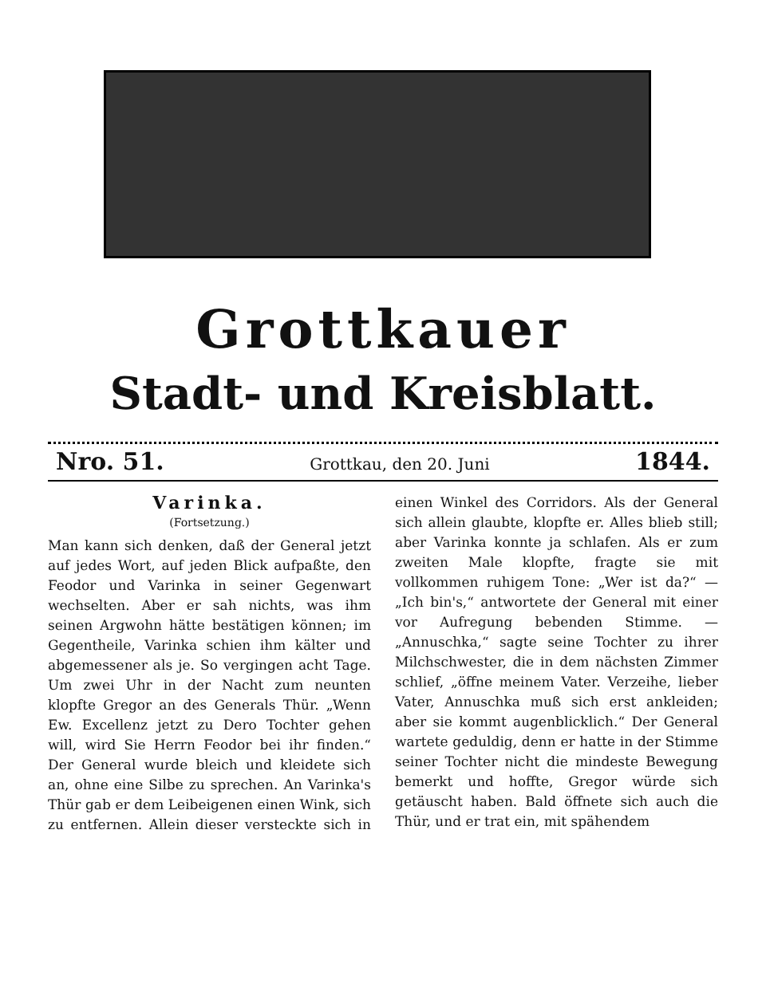Grottkauer
Stadt- und Kreisblatt.
Nro. 51. Grottkau, den 20. Juni 1844.
Varinka.
(Fortsetzung.)
Man kann sich denken, daß der General jetzt auf jedes Wort, auf jeden Blick aufpaßte, den Feodor und Varinka in seiner Gegenwart wechselten. Aber er sah nichts, was ihm seinen Argwohn hätte bestätigen können; im Gegentheile, Varinka schien ihm kälter und abgemessener als je. So vergingen acht Tage. Um zwei Uhr in der Nacht zum neunten klopfte Gregor an des Generals Thür. „Wenn Ew. Excellenz jetzt zu Dero Tochter gehen will, wird Sie Herrn Feodor bei ihr finden.“ Der General wurde bleich und kleidete sich an, ohne eine Silbe zu sprechen. An Varinka's Thür gab er dem Leibeigenen einen Wink, sich zu entfernen. Allein dieser versteckte sich in einen Winkel des Corridors. Als der General sich allein glaubte, klopfte er. Alles blieb still; aber Varinka konnte ja schlafen. Als er zum zweiten Male klopfte, fragte sie mit vollkommen ruhigem Tone: „Wer ist da?“ — „Ich bin's,“ antwortete der General mit einer vor Aufregung bebenden Stimme. — „Annuschka,“ sagte seine Tochter zu ihrer Milchschwester, die in dem nächsten Zimmer schlief, „öffne meinem Vater. Verzeihe, lieber Vater, Annuschka muß sich erst ankleiden; aber sie kommt augenblicklich.“ Der General wartete geduldig, denn er hatte in der Stimme seiner Tochter nicht die mindeste Bewegung bemerkt und hoffte, Gregor würde sich getäuscht haben. Bald öffnete sich auch die Thür, und er trat ein, mit spähendem